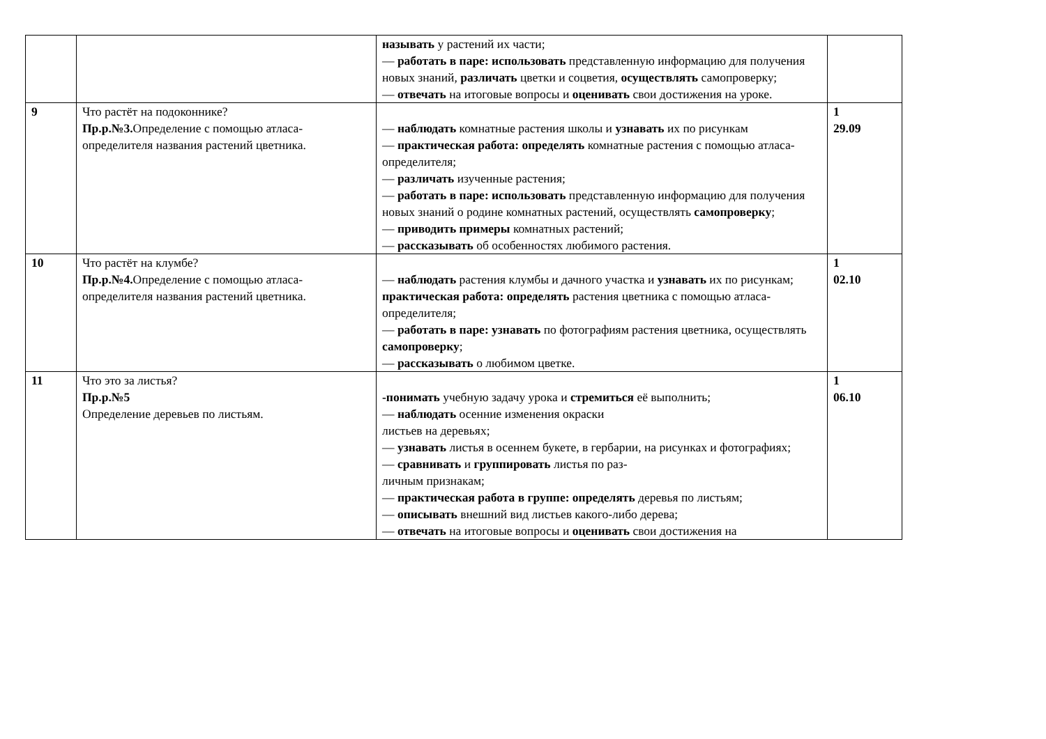| | | называть у растений их части; — работать в паре: использовать представленную информацию для получения новых знаний, различать цветки и соцветия, осуществлять самопроверку; — отвечать на итоговые вопросы и оценивать свои достижения на уроке. | |
| 9 | Что растёт на подоконнике? Пр.р.№3. Определение с помощью атласа-определителя названия растений цветника. | — наблюдать комнатные растения школы и узнавать их по рисункам — практическая работа: определять комнатные растения с помощью атласа- определителя; — различать изученные растения; — работать в паре: использовать представленную информацию для получения новых знаний о родине комнатных растений, осуществлять самопроверку ; — приводить примеры комнатных растений; — рассказывать об особенностях любимого растения. | 1 29.09 |
| 10 | Что растёт на клумбе? Пр.р.№4. Определение с помощью атласа-определителя названия растений цветника. | — наблюдать растения клумбы и дачного участка и узнавать их по рисункам; практическая работа: определять растения цветника с помощью атласа- определителя; — работать в паре: узнавать по фотографиям растения цветника, осуществлять самопроверку ; — рассказывать о любимом цветке. | 1 02.10 |
| 11 | Что это за листья? Пр.р.№5 Определение деревьев по листьям. | -понимать учебную задачу урока и стремиться её выполнить; — наблюдать осенние изменения окраски листьев на деревьях; — узнавать листья в осеннем букете, в гербарии, на рисунках и фотографиях; — сравнивать и группировать листья по раз- личным признакам; — практическая работа в группе: определять деревья по листьям; — описывать внешний вид листьев какого-либо дерева; — отвечать на итоговые вопросы и оценивать свои достижения на | 1 06.10 |